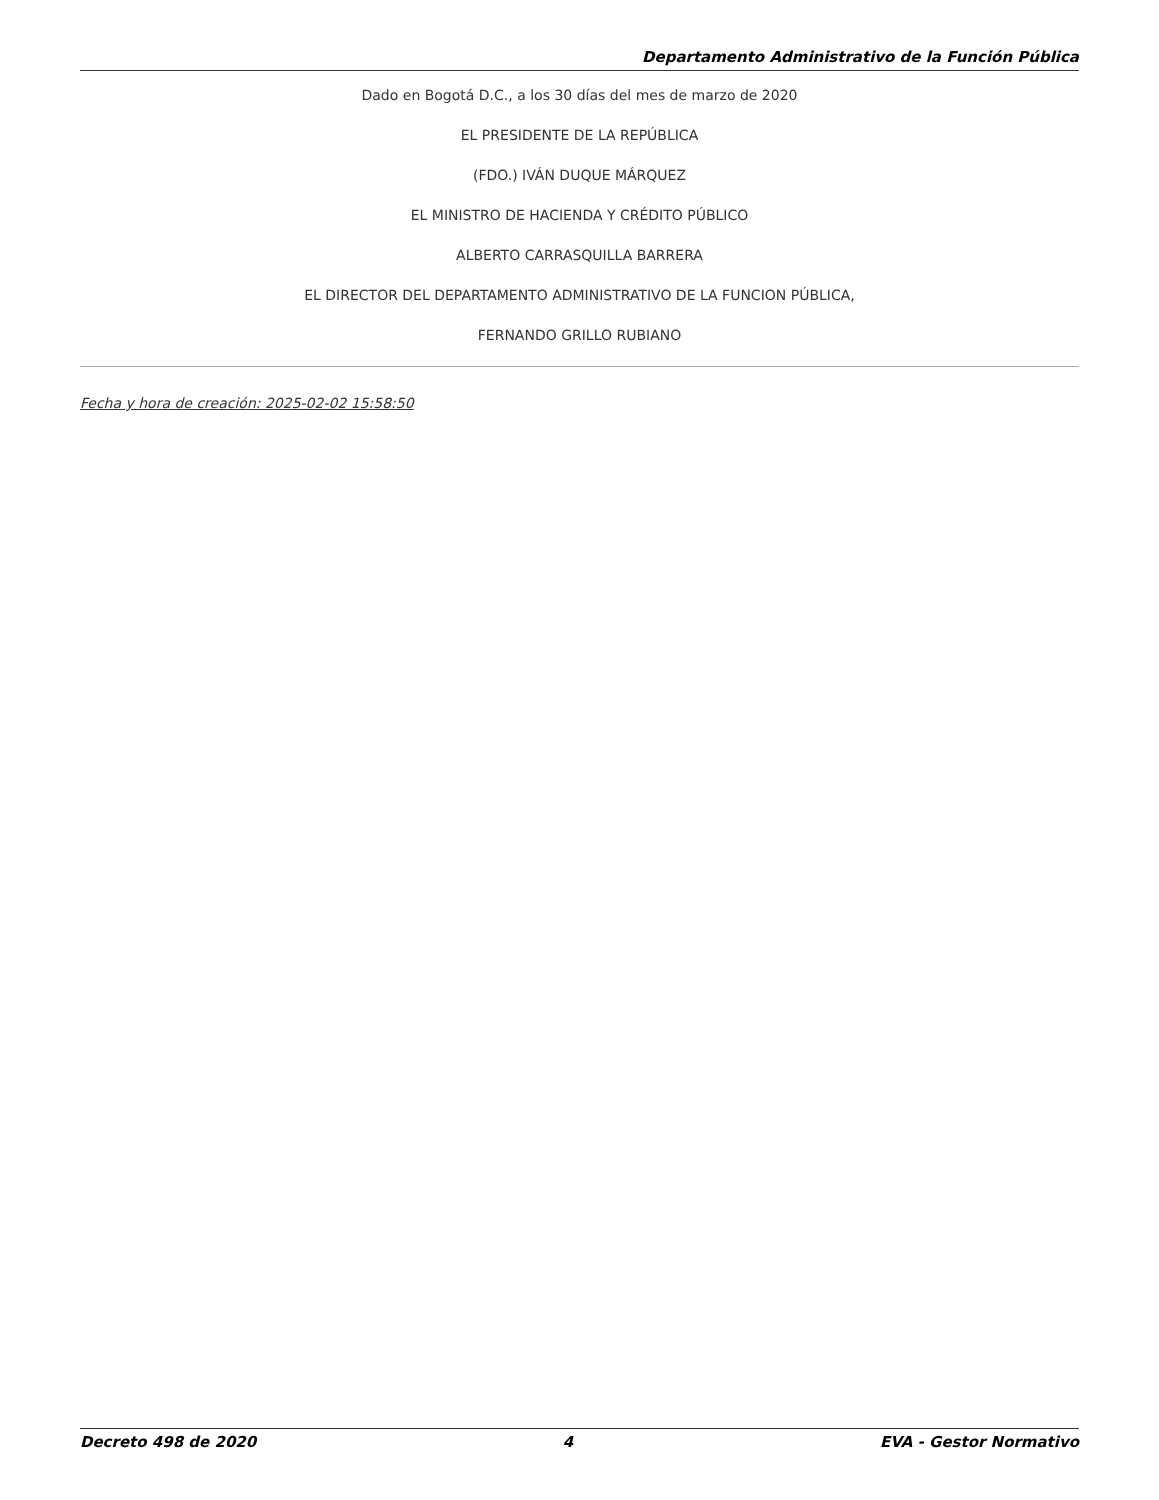Departamento Administrativo de la Función Pública
Dado en Bogotá D.C., a los 30 días del mes de marzo de 2020
EL PRESIDENTE DE LA REPÚBLICA
(FDO.) IVÁN DUQUE MÁRQUEZ
EL MINISTRO DE HACIENDA Y CRÉDITO PÚBLICO
ALBERTO CARRASQUILLA BARRERA
EL DIRECTOR DEL DEPARTAMENTO ADMINISTRATIVO DE LA FUNCION PÚBLICA,
FERNANDO GRILLO RUBIANO
Fecha y hora de creación: 2025-02-02 15:58:50
Decreto 498 de 2020 4 EVA - Gestor Normativo